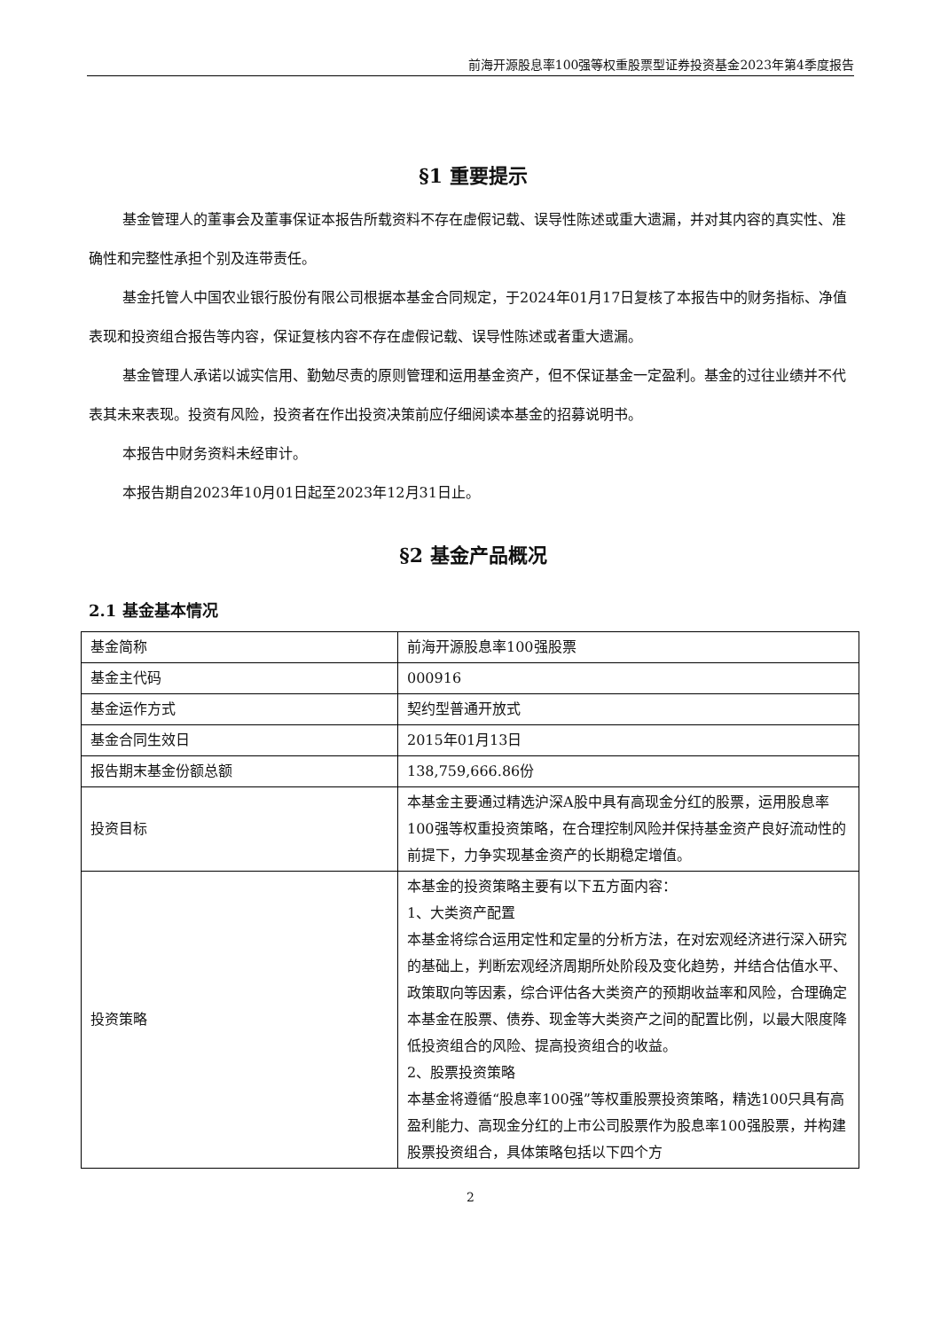前海开源股息率100强等权重股票型证券投资基金2023年第4季度报告
§1 重要提示
基金管理人的董事会及董事保证本报告所载资料不存在虚假记载、误导性陈述或重大遗漏，并对其内容的真实性、准确性和完整性承担个别及连带责任。
基金托管人中国农业银行股份有限公司根据本基金合同规定，于2024年01月17日复核了本报告中的财务指标、净值表现和投资组合报告等内容，保证复核内容不存在虚假记载、误导性陈述或者重大遗漏。
基金管理人承诺以诚实信用、勤勉尽责的原则管理和运用基金资产，但不保证基金一定盈利。基金的过往业绩并不代表其未来表现。投资有风险，投资者在作出投资决策前应仔细阅读本基金的招募说明书。
本报告中财务资料未经审计。
本报告期自2023年10月01日起至2023年12月31日止。
§2 基金产品概况
2.1 基金基本情况
| 基金简称 | 前海开源股息率100强股票 |
| 基金主代码 | 000916 |
| 基金运作方式 | 契约型普通开放式 |
| 基金合同生效日 | 2015年01月13日 |
| 报告期末基金份额总额 | 138,759,666.86份 |
| 投资目标 | 本基金主要通过精选沪深A股中具有高现金分红的股票，运用股息率100强等权重投资策略，在合理控制风险并保持基金资产良好流动性的前提下，力争实现基金资产的长期稳定增值。 |
| 投资策略 | 本基金的投资策略主要有以下五方面内容： 1、大类资产配置 本基金将综合运用定性和定量的分析方法，在对宏观经济进行深入研究的基础上，判断宏观经济周期所处阶段及变化趋势，并结合估值水平、政策取向等因素，综合评估各大类资产的预期收益率和风险，合理确定本基金在股票、债券、现金等大类资产之间的配置比例，以最大限度降低投资组合的风险、提高投资组合的收益。 2、股票投资策略 本基金将遵循“股息率100强”等权重股票投资策略，精选100只具有高盈利能力、高现金分红的上市公司股票作为股息率100强股票，并构建股票投资组合，具体策略包括以下四个方 |
2